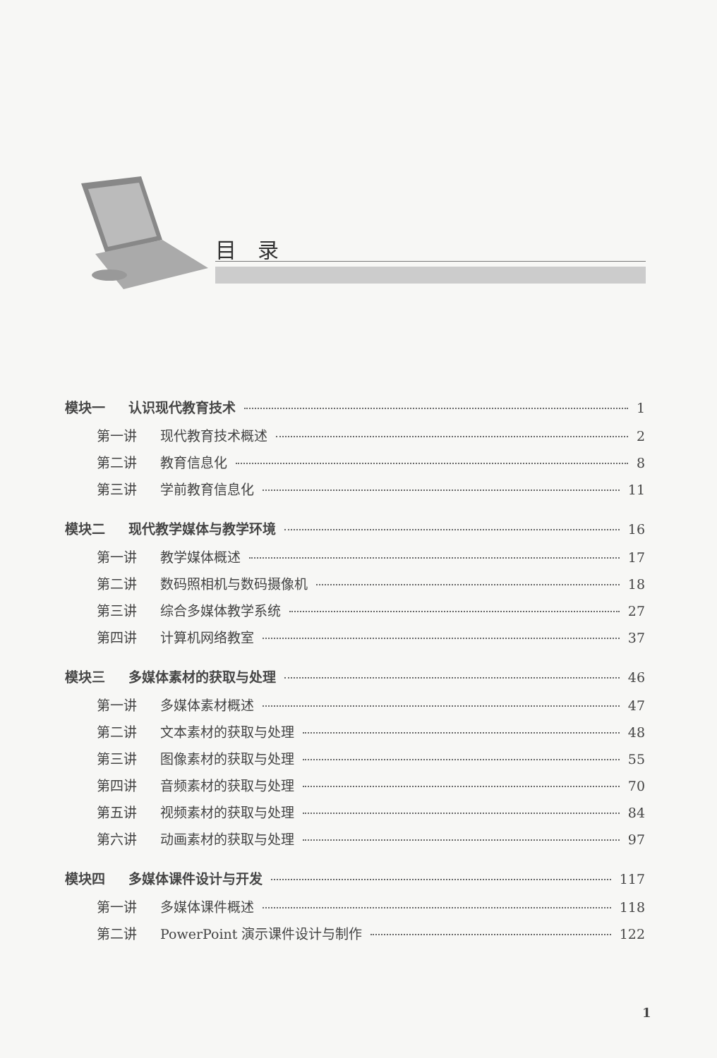目录
模块一 认识现代教育技术 1
第一讲 现代教育技术概述 2
第二讲 教育信息化 8
第三讲 学前教育信息化 11
模块二 现代教学媒体与教学环境 16
第一讲 教学媒体概述 17
第二讲 数码照相机与数码摄像机 18
第三讲 综合多媒体教学系统 27
第四讲 计算机网络教室 37
模块三 多媒体素材的获取与处理 46
第一讲 多媒体素材概述 47
第二讲 文本素材的获取与处理 48
第三讲 图像素材的获取与处理 55
第四讲 音频素材的获取与处理 70
第五讲 视频素材的获取与处理 84
第六讲 动画素材的获取与处理 97
模块四 多媒体课件设计与开发 117
第一讲 多媒体课件概述 118
第二讲 PowerPoint 演示课件设计与制作 122
1